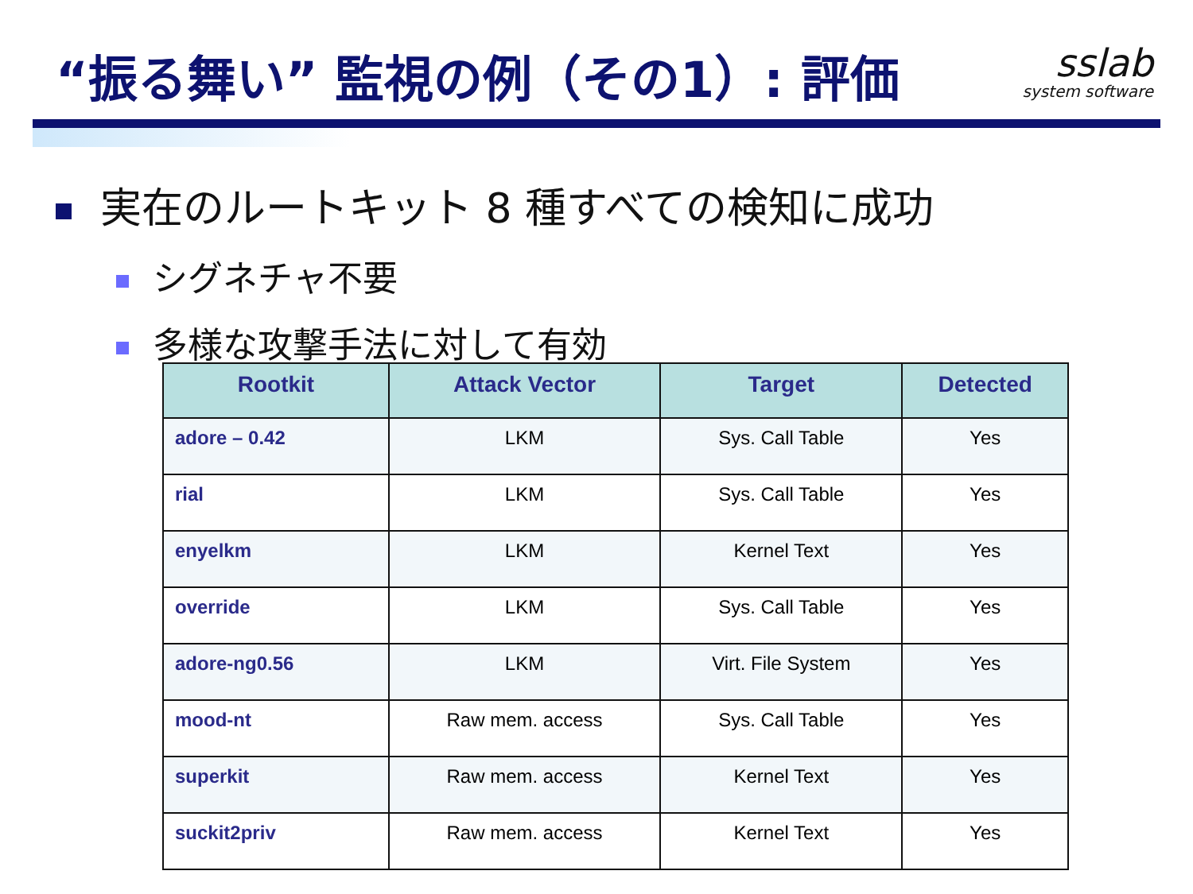“振る舞い” 監視の例（その1）: 評価
sslab
system software
実在のルートキット 8 種すべての検知に成功
シグネチャ不要
多様な攻撃手法に対して有効
| Rootkit | Attack Vector | Target | Detected |
| --- | --- | --- | --- |
| adore – 0.42 | LKM | Sys. Call Table | Yes |
| rial | LKM | Sys. Call Table | Yes |
| enyelkm | LKM | Kernel Text | Yes |
| override | LKM | Sys. Call Table | Yes |
| adore-ng0.56 | LKM | Virt. File System | Yes |
| mood-nt | Raw mem. access | Sys. Call Table | Yes |
| superkit | Raw mem. access | Kernel Text | Yes |
| suckit2priv | Raw mem. access | Kernel Text | Yes |